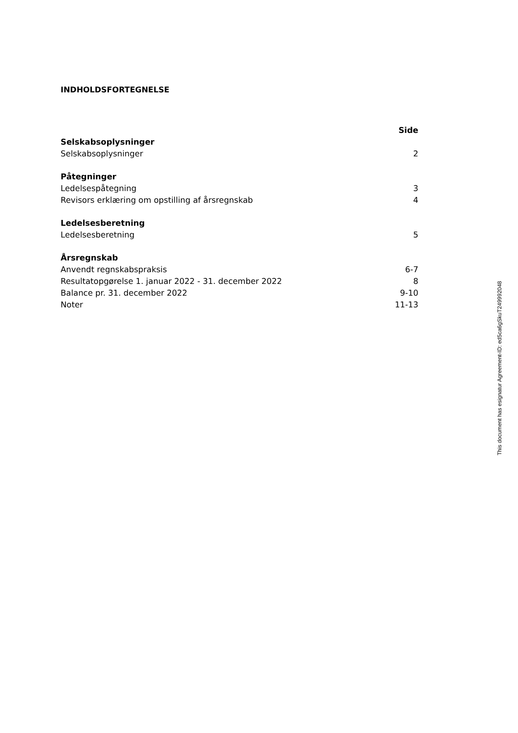INDHOLDSFORTEGNELSE
| | Side |
| --- | --- |
| Selskabsoplysninger | |
| Selskabsoplysninger | 2 |
| Påtegninger | |
| Ledelsespåtegning | 3 |
| Revisors erklæring om opstilling af årsregnskab | 4 |
| Ledelsesberetning | |
| Ledelsesberetning | 5 |
| Årsregnskab | |
| Anvendt regnskabspraksis | 6-7 |
| Resultatopgørelse 1. januar 2022 - 31. december 2022 | 8 |
| Balance pr. 31. december 2022 | 9-10 |
| Noter | 11-13 |
This document has esignatur Agreement-ID: ed5ca6gSkuT249992048